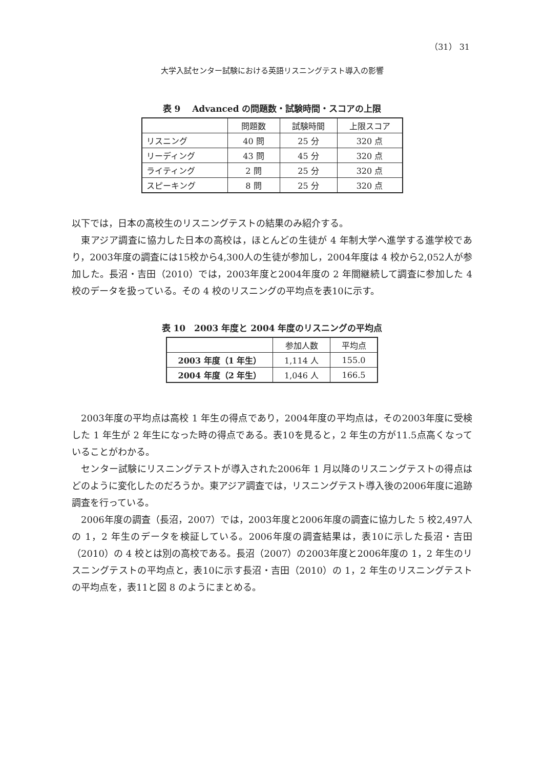（31） 31
大学入試センター試験における英語リスニングテスト導入の影響
表 9　 Advanced の問題数・試験時間・スコアの上限
| | 問題数 | 試験時間 | 上限スコア |
| --- | --- | --- | --- |
| リスニング | 40 問 | 25 分 | 320 点 |
| リーディング | 43 問 | 45 分 | 320 点 |
| ライティング | 2 問 | 25 分 | 320 点 |
| スピーキング | 8 問 | 25 分 | 320 点 |
以下では，日本の高校生のリスニングテストの結果のみ紹介する。
東アジア調査に協力した日本の高校は，ほとんどの生徒が 4 年制大学へ進学する進学校であり，2003年度の調査には15校から4,300人の生徒が参加し，2004年度は 4 校から2,052人が参加した。長沼・吉田（2010）では，2003年度と2004年度の 2 年間継続して調査に参加した 4 校のデータを扱っている。その 4 校のリスニングの平均点を表10に示す。
表 10　2003 年度と 2004 年度のリスニングの平均点
| | 参加人数 | 平均点 |
| --- | --- | --- |
| 2003 年度（1 年生） | 1,114 人 | 155.0 |
| 2004 年度（2 年生） | 1,046 人 | 166.5 |
2003年度の平均点は高校 1 年生の得点であり，2004年度の平均点は，その2003年度に受検した 1 年生が 2 年生になった時の得点である。表10を見ると，2 年生の方が11.5点高くなっていることがわかる。
センター試験にリスニングテストが導入された2006年 1 月以降のリスニングテストの得点はどのように変化したのだろうか。東アジア調査では，リスニングテスト導入後の2006年度に追跡調査を行っている。
2006年度の調査（長沼，2007）では，2003年度と2006年度の調査に協力した 5 校2,497人の 1，2 年生のデータを検証している。2006年度の調査結果は，表10に示した長沼・吉田（2010）の 4 校とは別の高校である。長沼（2007）の2003年度と2006年度の 1，2 年生のリスニングテストの平均点と，表10に示す長沼・吉田（2010）の 1，2 年生のリスニングテストの平均点を，表11と図 8 のようにまとめる。